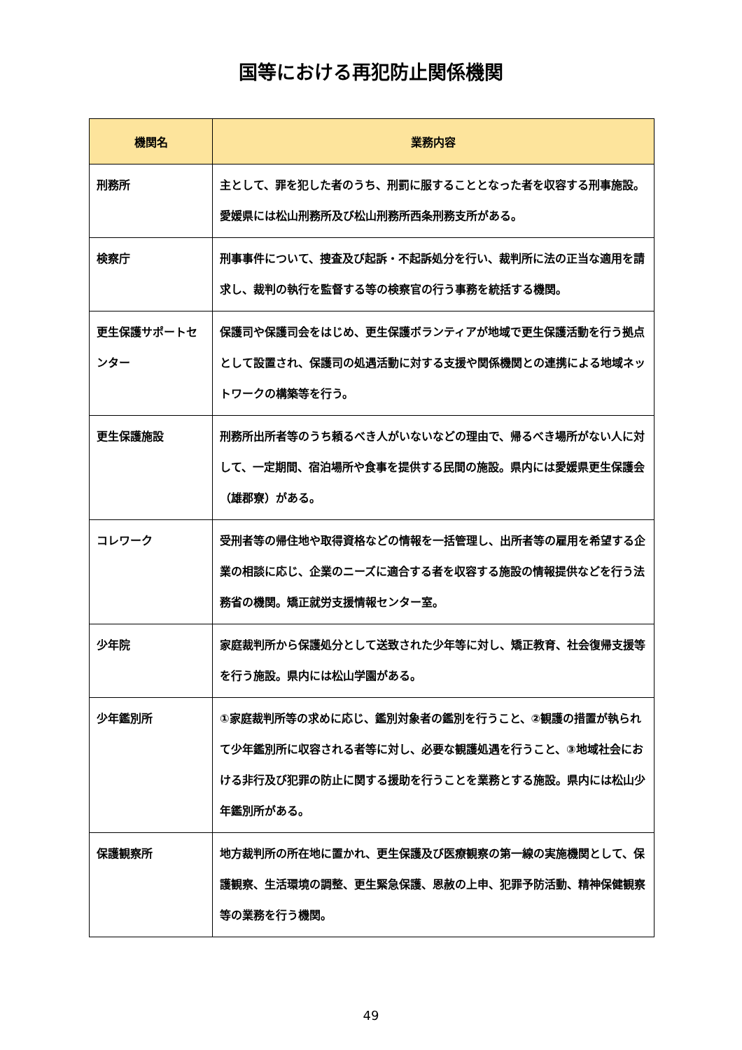国等における再犯防止関係機関
| 機関名 | 業務内容 |
| --- | --- |
| 刑務所 | 主として、罪を犯した者のうち、刑罰に服することとなった者を収容する刑事施設。愛媛県には松山刑務所及び松山刑務所西条刑務支所がある。 |
| 検察庁 | 刑事事件について、捜査及び起訴・不起訴処分を行い、裁判所に法の正当な適用を請求し、裁判の執行を監督する等の検察官の行う事務を統括する機関。 |
| 更生保護サポートセンター | 保護司や保護司会をはじめ、更生保護ボランティアが地域で更生保護活動を行う拠点として設置され、保護司の処遇活動に対する支援や関係機関との連携による地域ネットワークの構築等を行う。 |
| 更生保護施設 | 刑務所出所者等のうち頼るべき人がいないなどの理由で、帰るべき場所がない人に対して、一定期間、宿泊場所や食事を提供する民間の施設。県内には愛媛県更生保護会（雄郡寮）がある。 |
| コレワーク | 受刑者等の帰住地や取得資格などの情報を一括管理し、出所者等の雇用を希望する企業の相談に応じ、企業のニーズに適合する者を収容する施設の情報提供などを行う法務省の機関。矯正就労支援情報センター室。 |
| 少年院 | 家庭裁判所から保護処分として送致された少年等に対し、矯正教育、社会復帰支援等を行う施設。県内には松山学園がある。 |
| 少年鑑別所 | ①家庭裁判所等の求めに応じ、鑑別対象者の鑑別を行うこと、②観護の措置が執られて少年鑑別所に収容される者等に対し、必要な観護処遇を行うこと、③地域社会における非行及び犯罪の防止に関する援助を行うことを業務とする施設。県内には松山少年鑑別所がある。 |
| 保護観察所 | 地方裁判所の所在地に置かれ、更生保護及び医療観察の第一線の実施機関として、保護観察、生活環境の調整、更生緊急保護、恩赦の上申、犯罪予防活動、精神保健観察等の業務を行う機関。 |
49